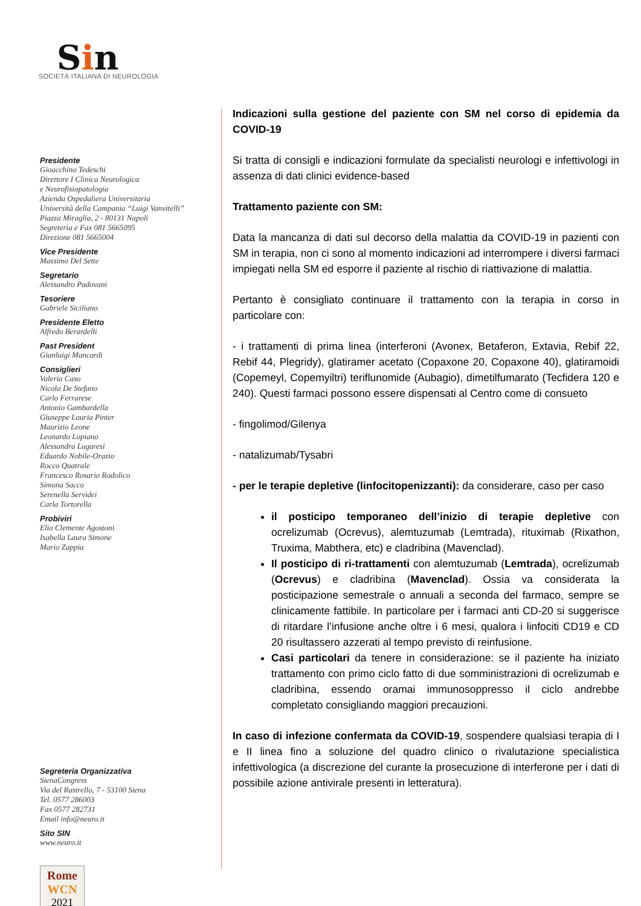Sin
SOCIETÀ ITALIANA DI NEUROLOGIA
Presidente
Gioacchino Tedeschi
Direttore I Clinica Neurologica
e Neurofisiopatologia
Azienda Ospedaliera Universitaria
Università della Campania “Luigi Vanvitelli”
Piazza Miraglia, 2 - 80131 Napoli
Segreteria e Fax 081 5665095
Direzione 081 5665004
Vice Presidente
Massimo Del Sette
Segretario
Alessandro Padovani
Tesoriere
Gabriele Siciliano
Presidente Eletto
Alfredo Berardelli
Past President
Gianluigi Mancardi
Consiglieri
Valeria Caso
Nicola De Stefano
Carlo Ferrarese
Antonio Gambardella
Giuseppe Lauria Pinter
Maurizio Leone
Leonardo Lopiano
Alessandra Lugaresi
Eduardo Nobile-Orazio
Rocco Quatrale
Francesco Rosario Rodolico
Simona Sacco
Serenella Servidei
Carla Tortorella
Probiviri
Elio Clemente Agostoni
Isabella Laura Simone
Mario Zappia
Segreteria Organizzativa
SienaCongress
Via del Rastrello, 7 - 53100 Siena
Tel. 0577 286003
Fax 0577 282731
Email info@neuro.it
Sito SIN
www.neuro.it
Rome
WCN
2021
Indicazioni sulla gestione del paziente con SM nel corso di epidemia da COVID-19
Si tratta di consigli e indicazioni formulate da specialisti neurologi e infettivologi in assenza di dati clinici evidence-based
Trattamento paziente con SM:
Data la mancanza di dati sul decorso della malattia da COVID-19 in pazienti con SM in terapia, non ci sono al momento indicazioni ad interrompere i diversi farmaci impiegati nella SM ed esporre il paziente al rischio di riattivazione di malattia.
Pertanto è consigliato continuare il trattamento con la terapia in corso in particolare con:
- i trattamenti di prima linea (interferoni (Avonex, Betaferon, Extavia, Rebif 22, Rebif 44, Plegridy), glatiramer acetato (Copaxone 20, Copaxone 40), glatiramoidi (Copemeyl, Copemyiltri) teriflunomide (Aubagio), dimetilfumarato (Tecfidera 120 e 240). Questi farmaci possono essere dispensati al Centro come di consueto
- fingolimod/Gilenya
- natalizumab/Tysabri
- per le terapie depletive (linfocitopenizzanti): da considerare, caso per caso
il posticipo temporaneo dell’inizio di terapie depletive con ocrelizumab (Ocrevus), alemtuzumab (Lemtrada), rituximab (Rixathon, Truxima, Mabthera, etc) e cladribina (Mavenclad).
Il posticipo di ri-trattamenti con alemtuzumab (Lemtrada), ocrelizumab (Ocrevus) e cladribina (Mavenclad). Ossia va considerata la posticipazione semestrale o annuali a seconda del farmaco, sempre se clinicamente fattibile. In particolare per i farmaci anti CD-20 si suggerisce di ritardare l’infusione anche oltre i 6 mesi, qualora i linfociti CD19 e CD 20 risultassero azzerati al tempo previsto di reinfusione.
Casi particolari da tenere in considerazione: se il paziente ha iniziato trattamento con primo ciclo fatto di due somministrazioni di ocrelizumab e cladribina, essendo oramai immunosoppresso il ciclo andrebbe completato consigliando maggiori precauzioni.
In caso di infezione confermata da COVID-19, sospendere qualsiasi terapia di I e II linea fino a soluzione del quadro clinico o rivalutazione specialistica infettivologica (a discrezione del curante la prosecuzione di interferone per i dati di possibile azione antivirale presenti in letteratura).